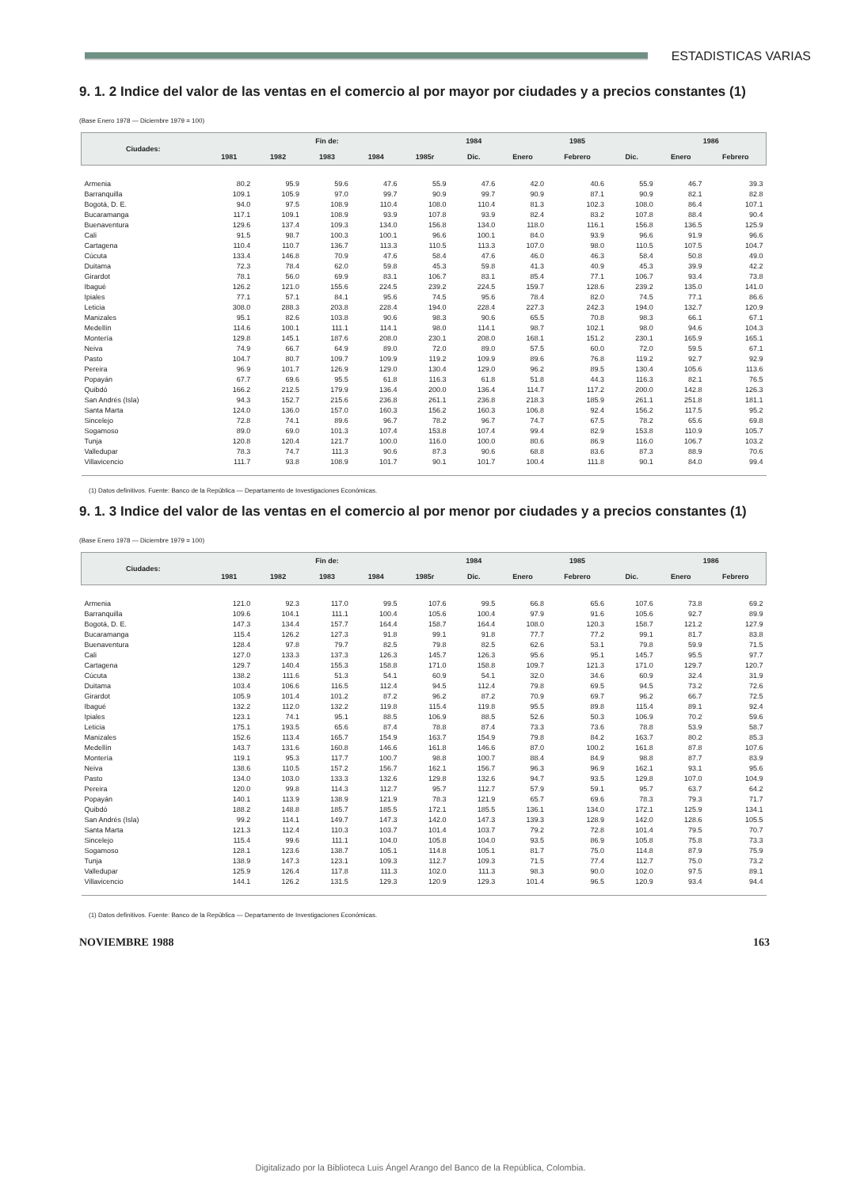ESTADISTICAS VARIAS
9. 1. 2 Indice del valor de las ventas en el comercio al por mayor por ciudades y a precios constantes (1)
(Base Enero 1978 — Diciembre 1979 = 100)
| Ciudades: | Fin de: | | | | | 1984 | 1985 | | | 1986 | |
| --- | --- | --- | --- | --- | --- | --- | --- | --- | --- | --- | --- |
| | 1981 | 1982 | 1983 | 1984 | 1985r | Dic. | Enero | Febrero | Dic. | Enero | Febrero |
| Armenia | 80.2 | 95.9 | 59.6 | 47.6 | 55.9 | 47.6 | 42.0 | 40.6 | 55.9 | 46.7 | 39.3 |
| Barranquilla | 109.1 | 105.9 | 97.0 | 99.7 | 90.9 | 99.7 | 90.9 | 87.1 | 90.9 | 82.1 | 82.8 |
| Bogotá, D. E. | 94.0 | 97.5 | 108.9 | 110.4 | 108.0 | 110.4 | 81.3 | 102.3 | 108.0 | 86.4 | 107.1 |
| Bucaramanga | 117.1 | 109.1 | 108.9 | 93.9 | 107.8 | 93.9 | 82.4 | 83.2 | 107.8 | 88.4 | 90.4 |
| Buenaventura | 129.6 | 137.4 | 109.3 | 134.0 | 156.8 | 134.0 | 118.0 | 116.1 | 156.8 | 136.5 | 125.9 |
| Cali | 91.5 | 98.7 | 100.3 | 100.1 | 96.6 | 100.1 | 84.0 | 93.9 | 96.6 | 91.9 | 96.6 |
| Cartagena | 110.4 | 110.7 | 136.7 | 113.3 | 110.5 | 113.3 | 107.0 | 98.0 | 110.5 | 107.5 | 104.7 |
| Cúcuta | 133.4 | 146.8 | 70.9 | 47.6 | 58.4 | 47.6 | 46.0 | 46.3 | 58.4 | 50.8 | 49.0 |
| Duitama | 72.3 | 78.4 | 62.0 | 59.8 | 45.3 | 59.8 | 41.3 | 40.9 | 45.3 | 39.9 | 42.2 |
| Girardot | 78.1 | 56.0 | 69.9 | 83.1 | 106.7 | 83.1 | 85.4 | 77.1 | 106.7 | 93.4 | 73.8 |
| Ibagué | 126.2 | 121.0 | 155.6 | 224.5 | 239.2 | 224.5 | 159.7 | 128.6 | 239.2 | 135.0 | 141.0 |
| Ipiales | 77.1 | 57.1 | 84.1 | 95.6 | 74.5 | 95.6 | 78.4 | 82.0 | 74.5 | 77.1 | 86.6 |
| Leticia | 308.0 | 288.3 | 203.8 | 228.4 | 194.0 | 228.4 | 227.3 | 242.3 | 194.0 | 132.7 | 120.9 |
| Manizales | 95.1 | 82.6 | 103.8 | 90.6 | 98.3 | 90.6 | 65.5 | 70.8 | 98.3 | 66.1 | 67.1 |
| Medellín | 114.6 | 100.1 | 111.1 | 114.1 | 98.0 | 114.1 | 98.7 | 102.1 | 98.0 | 94.6 | 104.3 |
| Montería | 129.8 | 145.1 | 187.6 | 208.0 | 230.1 | 208.0 | 168.1 | 151.2 | 230.1 | 165.9 | 165.1 |
| Neiva | 74.9 | 66.7 | 64.9 | 89.0 | 72.0 | 89.0 | 57.5 | 60.0 | 72.0 | 59.5 | 67.1 |
| Pasto | 104.7 | 80.7 | 109.7 | 109.9 | 119.2 | 109.9 | 89.6 | 76.8 | 119.2 | 92.7 | 92.9 |
| Pereira | 96.9 | 101.7 | 126.9 | 129.0 | 130.4 | 129.0 | 96.2 | 89.5 | 130.4 | 105.6 | 113.6 |
| Popayán | 67.7 | 69.6 | 95.5 | 61.8 | 116.3 | 61.8 | 51.8 | 44.3 | 116.3 | 82.1 | 76.5 |
| Quibdó | 166.2 | 212.5 | 179.9 | 136.4 | 200.0 | 136.4 | 114.7 | 117.2 | 200.0 | 142.8 | 126.3 |
| San Andrés (Isla) | 94.3 | 152.7 | 215.6 | 236.8 | 261.1 | 236.8 | 218.3 | 185.9 | 261.1 | 251.8 | 181.1 |
| Santa Marta | 124.0 | 136.0 | 157.0 | 160.3 | 156.2 | 160.3 | 106.8 | 92.4 | 156.2 | 117.5 | 95.2 |
| Sincelejo | 72.8 | 74.1 | 89.6 | 96.7 | 78.2 | 96.7 | 74.7 | 67.5 | 78.2 | 65.6 | 69.8 |
| Sogamoso | 89.0 | 69.0 | 101.3 | 107.4 | 153.8 | 107.4 | 99.4 | 82.9 | 153.8 | 110.9 | 105.7 |
| Tunja | 120.8 | 120.4 | 121.7 | 100.0 | 116.0 | 100.0 | 80.6 | 86.9 | 116.0 | 106.7 | 103.2 |
| Valledupar | 78.3 | 74.7 | 111.3 | 90.6 | 87.3 | 90.6 | 68.8 | 83.6 | 87.3 | 88.9 | 70.6 |
| Villavicencio | 111.7 | 93.8 | 108.9 | 101.7 | 90.1 | 101.7 | 100.4 | 111.8 | 90.1 | 84.0 | 99.4 |
(1) Datos definitivos. Fuente: Banco de la República — Departamento de Investigaciones Económicas.
9. 1. 3 Indice del valor de las ventas en el comercio al por menor por ciudades y a precios constantes (1)
(Base Enero 1978 — Diciembre 1979 = 100)
| Ciudades: | Fin de: | | | | | 1984 | 1985 | | | 1986 | |
| --- | --- | --- | --- | --- | --- | --- | --- | --- | --- | --- | --- |
| | 1981 | 1982 | 1983 | 1984 | 1985r | Dic. | Enero | Febrero | Dic. | Enero | Febrero |
| Armenia | 121.0 | 92.3 | 117.0 | 99.5 | 107.6 | 99.5 | 66.8 | 65.6 | 107.6 | 73.8 | 69.2 |
| Barranquilla | 109.6 | 104.1 | 111.1 | 100.4 | 105.6 | 100.4 | 97.9 | 91.6 | 105.6 | 92.7 | 89.9 |
| Bogotá, D. E. | 147.3 | 134.4 | 157.7 | 164.4 | 158.7 | 164.4 | 108.0 | 120.3 | 158.7 | 121.2 | 127.9 |
| Bucaramanga | 115.4 | 126.2 | 127.3 | 91.8 | 99.1 | 91.8 | 77.7 | 77.2 | 99.1 | 81.7 | 83.8 |
| Buenaventura | 128.4 | 97.8 | 79.7 | 82.5 | 79.8 | 82.5 | 62.6 | 53.1 | 79.8 | 59.9 | 71.5 |
| Cali | 127.0 | 133.3 | 137.3 | 126.3 | 145.7 | 126.3 | 95.6 | 95.1 | 145.7 | 95.5 | 97.7 |
| Cartagena | 129.7 | 140.4 | 155.3 | 158.8 | 171.0 | 158.8 | 109.7 | 121.3 | 171.0 | 129.7 | 120.7 |
| Cúcuta | 138.2 | 111.6 | 51.3 | 54.1 | 60.9 | 54.1 | 32.0 | 34.6 | 60.9 | 32.4 | 31.9 |
| Duitama | 103.4 | 106.6 | 116.5 | 112.4 | 94.5 | 112.4 | 79.8 | 69.5 | 94.5 | 73.2 | 72.6 |
| Girardot | 105.9 | 101.4 | 101.2 | 87.2 | 96.2 | 87.2 | 70.9 | 69.7 | 96.2 | 66.7 | 72.5 |
| Ibagué | 132.2 | 112.0 | 132.2 | 119.8 | 115.4 | 119.8 | 95.5 | 89.8 | 115.4 | 89.1 | 92.4 |
| Ipiales | 123.1 | 74.1 | 95.1 | 88.5 | 106.9 | 88.5 | 52.6 | 50.3 | 106.9 | 70.2 | 59.6 |
| Leticia | 175.1 | 193.5 | 65.6 | 87.4 | 78.8 | 87.4 | 73.3 | 73.6 | 78.8 | 53.9 | 58.7 |
| Manizales | 152.6 | 113.4 | 165.7 | 154.9 | 163.7 | 154.9 | 79.8 | 84.2 | 163.7 | 80.2 | 85.3 |
| Medellín | 143.7 | 131.6 | 160.8 | 146.6 | 161.8 | 146.6 | 87.0 | 100.2 | 161.8 | 87.8 | 107.6 |
| Montería | 119.1 | 95.3 | 117.7 | 100.7 | 98.8 | 100.7 | 88.4 | 84.9 | 98.8 | 87.7 | 83.9 |
| Neiva | 138.6 | 110.5 | 157.2 | 156.7 | 162.1 | 156.7 | 96.3 | 96.9 | 162.1 | 93.1 | 95.6 |
| Pasto | 134.0 | 103.0 | 133.3 | 132.6 | 129.8 | 132.6 | 94.7 | 93.5 | 129.8 | 107.0 | 104.9 |
| Pereira | 120.0 | 99.8 | 114.3 | 112.7 | 95.7 | 112.7 | 57.9 | 59.1 | 95.7 | 63.7 | 64.2 |
| Popayán | 140.1 | 113.9 | 138.9 | 121.9 | 78.3 | 121.9 | 65.7 | 69.6 | 78.3 | 79.3 | 71.7 |
| Quibdó | 188.2 | 148.8 | 185.7 | 185.5 | 172.1 | 185.5 | 136.1 | 134.0 | 172.1 | 125.9 | 134.1 |
| San Andrés (Isla) | 99.2 | 114.1 | 149.7 | 147.3 | 142.0 | 147.3 | 139.3 | 128.9 | 142.0 | 128.6 | 105.5 |
| Santa Marta | 121.3 | 112.4 | 110.3 | 103.7 | 101.4 | 103.7 | 79.2 | 72.8 | 101.4 | 79.5 | 70.7 |
| Sincelejo | 115.4 | 99.6 | 111.1 | 104.0 | 105.8 | 104.0 | 93.5 | 86.9 | 105.8 | 75.8 | 73.3 |
| Sogamoso | 128.1 | 123.6 | 138.7 | 105.1 | 114.8 | 105.1 | 81.7 | 75.0 | 114.8 | 87.9 | 75.9 |
| Tunja | 138.9 | 147.3 | 123.1 | 109.3 | 112.7 | 109.3 | 71.5 | 77.4 | 112.7 | 75.0 | 73.2 |
| Valledupar | 125.9 | 126.4 | 117.8 | 111.3 | 102.0 | 111.3 | 98.3 | 90.0 | 102.0 | 97.5 | 89.1 |
| Villavicencio | 144.1 | 126.2 | 131.5 | 129.3 | 120.9 | 129.3 | 101.4 | 96.5 | 120.9 | 93.4 | 94.4 |
(1) Datos definitivos. Fuente: Banco de la República — Departamento de Investigaciones Económicas.
NOVIEMBRE 1988 163
Digitalizado por la Biblioteca Luis Ángel Arango del Banco de la República, Colombia.